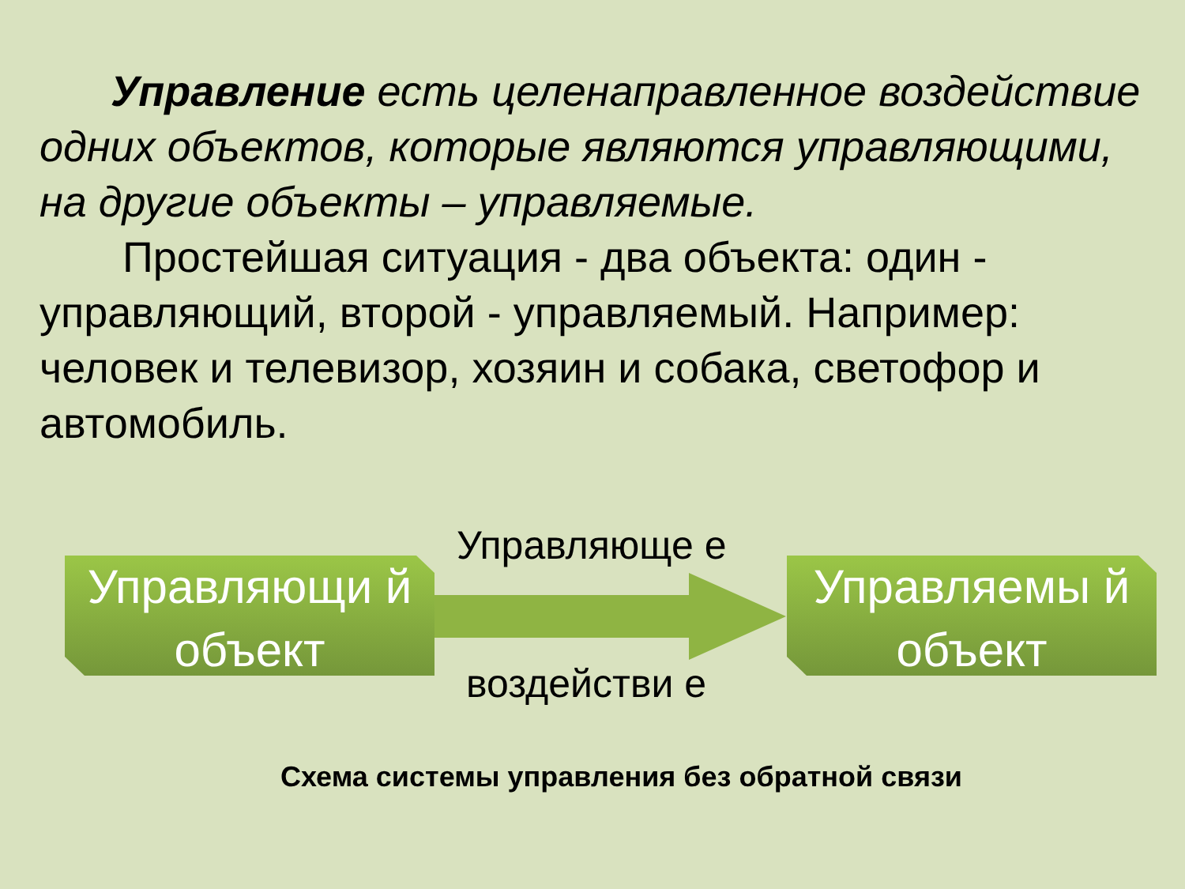Управление есть целенаправленное воздействие одних объектов, которые являются управляющими, на другие объекты – управляемые.
Простейшая ситуация - два объекта: один - управляющий, второй - управляемый. Например: человек и телевизор, хозяин и собака, светофор и автомобиль.
Управляющи й объект
Управляюще е
воздействи е
Управляемы й объект
Схема системы управления без обратной связи